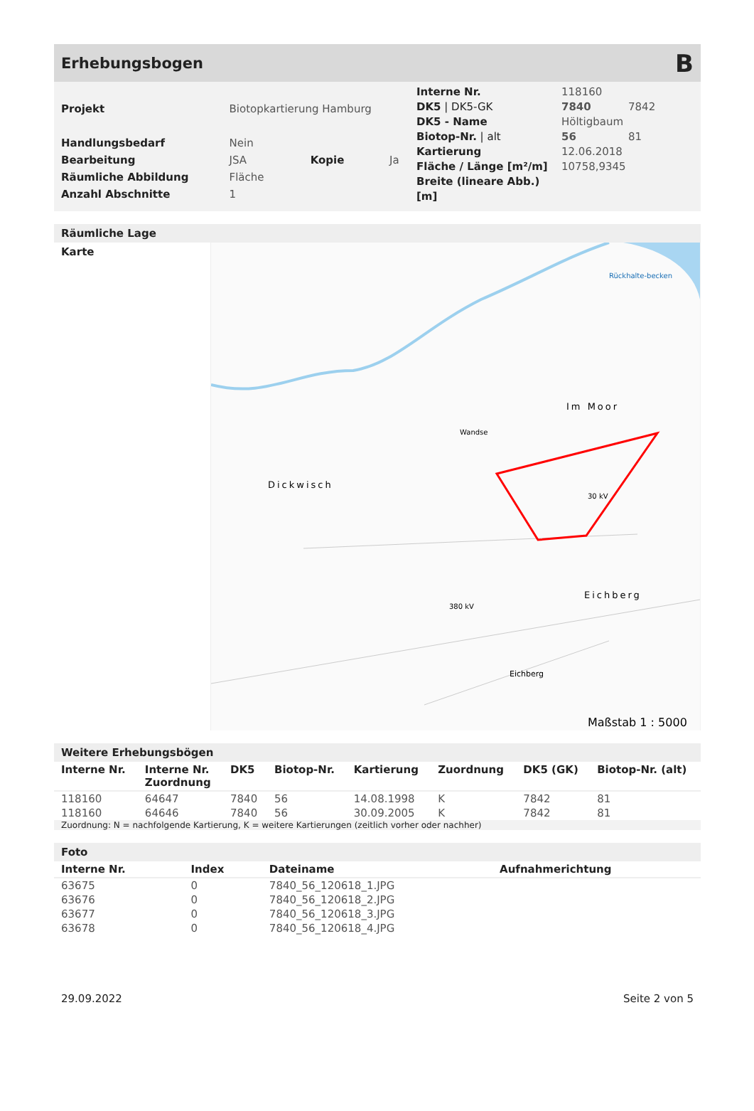Erhebungsbogen B
| Projekt | Biotopkartierung Hamburg | | |
| Handlungsbedarf | Nein | | |
| Bearbeitung | JSA | Kopie | Ja |
| Räumliche Abbildung | Fläche | | |
| Anzahl Abschnitte | 1 | | |
| Interne Nr. | 118160 | |
| DK5 / DK5-GK | 7840 | 7842 |
| DK5 - Name | Höltigbaum | |
| Biotop-Nr. / alt | 56 | 81 |
| Kartierung | 12.06.2018 | |
| Fläche / Länge [m²/m] | 10758,9345 | |
| Breite (lineare Abb.) [m] | | |
Räumliche Lage
Karte
Im Moor
Dickwisch
Eichberg
Eichberg
Rückhalte-becken
Wandse
30 kV
380 kV
Maßstab 1 : 5000
Weitere Erhebungsbögen
| Interne Nr. | Interne Nr. Zuordnung | DK5 | Biotop-Nr. | Kartierung | Zuordnung | DK5 (GK) | Biotop-Nr. (alt) |
| --- | --- | --- | --- | --- | --- | --- | --- |
| 118160 | 64647 | 7840 | 56 | 14.08.1998 | K | 7842 | 81 |
| 118160 | 64646 | 7840 | 56 | 30.09.2005 | K | 7842 | 81 |
Zuordnung: N = nachfolgende Kartierung, K = weitere Kartierungen (zeitlich vorher oder nachher)
Foto
| Interne Nr. | Index | Dateiname | Aufnahmerichtung |
| --- | --- | --- | --- |
| 63675 | 0 | 7840_56_120618_1.JPG | |
| 63676 | 0 | 7840_56_120618_2.JPG | |
| 63677 | 0 | 7840_56_120618_3.JPG | |
| 63678 | 0 | 7840_56_120618_4.JPG | |
29.09.2022 Seite 2 von 5